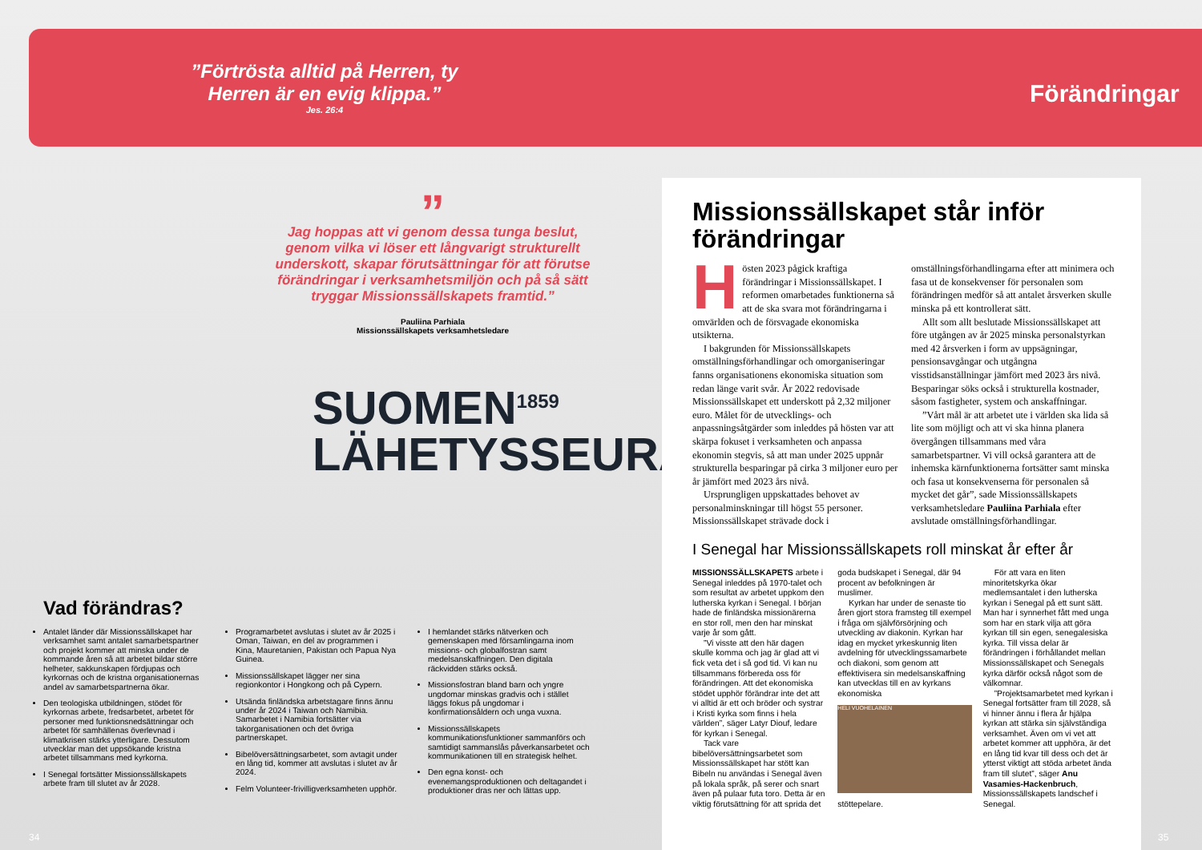”Förtrösta alltid på Herren, ty Herren är en evig klippa.”
Jes. 26:4
Förändringar
”
Jag hoppas att vi genom dessa tunga beslut, genom vilka vi löser ett långvarigt strukturellt underskott, skapar förutsättningar för att förutse förändringar i verksamhetsmiljön och på så sätt tryggar Missionssällskapets framtid.”
Pauliina Parhiala
Missionssällskapets verksamhetsledare
SUOMEN<sup>1859</sup>
LÄHETYSSEURA
Missionssällskapet står inför förändringar
Hösten 2023 pågick kraftiga förändringar i Missionssällskapet. I reformen omarbetades funktionerna så att de ska svara mot förändringarna i omvärlden och de försvagade ekonomiska utsikterna.
I bakgrunden för Missionssällskapets omställningsförhandlingar och omorganiseringar fanns organisationens ekonomiska situation som redan länge varit svår. År 2022 redovisade Missionssällskapet ett underskott på 2,32 miljoner euro. Målet för de utvecklings- och anpassningsåtgärder som inleddes på hösten var att skärpa fokuset i verksamheten och anpassa ekonomin stegvis, så att man under 2025 uppnår strukturella besparingar på cirka 3 miljoner euro per år jämfört med 2023 års nivå.
Ursprungligen uppskattades behovet av personalminskningar till högst 55 personer. Missionssällskapet strävade dock i omställningsförhandlingarna efter att minimera och fasa ut de konsekvenser för personalen som förändringen medför så att antalet årsverken skulle minska på ett kontrollerat sätt.
Allt som allt beslutade Missionssällskapet att före utgången av år 2025 minska personalstyrkan med 42 årsverken i form av uppsägningar, pensionsavgångar och utgångna visstidsanställningar jämfört med 2023 års nivå. Besparingar söks också i strukturella kostnader, såsom fastigheter, system och anskaffningar.
”Vårt mål är att arbetet ute i världen ska lida så lite som möjligt och att vi ska hinna planera övergången tillsammans med våra samarbetspartner. Vi vill också garantera att de inhemska kärnfunktionerna fortsätter samt minska och fasa ut konsekvenserna för personalen så mycket det går”, sade Missionssällskapets verksamhetsledare Pauliina Parhiala efter avslutade omställningsförhandlingar.
I Senegal har Missionssällskapets roll minskat år efter år
MISSIONSSÄLLSKAPETS arbete i Senegal inleddes på 1970-talet och som resultat av arbetet uppkom den lutherska kyrkan i Senegal. I början hade de finländska missionärerna en stor roll, men den har minskat varje år som gått.
”Vi visste att den här dagen skulle komma och jag är glad att vi fick veta det i så god tid. Vi kan nu tillsammans förbereda oss för förändringen. Att det ekonomiska stödet upphör förändrar inte det att vi alltid är ett och bröder och systrar i Kristi kyrka som finns i hela världen”, säger Latyr Diouf, ledare för kyrkan i Senegal.
Tack vare bibelöversättningsarbetet som Missionssällskapet har stött kan Bibeln nu användas i Senegal även på lokala språk, på serer och snart även på pulaar futa toro. Detta är en viktig förutsättning för att sprida det goda budskapet i Senegal, där 94 procent av befolkningen är muslimer.
Kyrkan har under de senaste tio åren gjort stora framsteg till exempel i fråga om självförsörjning och utveckling av diakonin. Kyrkan har idag en mycket yrkeskunnig liten avdelning för utvecklingssamarbete och diakoni, som genom att effektivisera sin medelsanskaffning kan utvecklas till en av kyrkans ekonomiska
HELI VUOHELAINEN
stöttepelare.
För att vara en liten minoritetskyrka ökar medlemsantalet i den lutherska kyrkan i Senegal på ett sunt sätt. Man har i synnerhet fått med unga som har en stark vilja att göra kyrkan till sin egen, senegalesiska kyrka. Till vissa delar är förändringen i förhållandet mellan Missionssällskapet och Senegals kyrka därför också något som de välkomnar.
”Projektsamarbetet med kyrkan i Senegal fortsätter fram till 2028, så vi hinner ännu i flera år hjälpa kyrkan att stärka sin självständiga verksamhet. Även om vi vet att arbetet kommer att upphöra, är det en lång tid kvar till dess och det är ytterst viktigt att stöda arbetet ända fram till slutet”, säger Anu Vasamies-Hackenbruch, Missionssällskapets landschef i Senegal.
Vad förändras?
Antalet länder där Missionssällskapet har verksamhet samt antalet samarbetspartner och projekt kommer att minska under de kommande åren så att arbetet bildar större helheter, sakkunskapen fördjupas och kyrkornas och de kristna organisationernas andel av samarbetspartnerna ökar.
Den teologiska utbildningen, stödet för kyrkornas arbete, fredsarbetet, arbetet för personer med funktionsnedsättningar och arbetet för samhällenas överlevnad i klimatkrisen stärks ytterligare. Dessutom utvecklar man det uppsökande kristna arbetet tillsammans med kyrkorna.
I Senegal fortsätter Missionssällskapets arbete fram till slutet av år 2028.
Programarbetet avslutas i slutet av år 2025 i Oman, Taiwan, en del av programmen i Kina, Mauretanien, Pakistan och Papua Nya Guinea.
Missionssällskapet lägger ner sina regionkontor i Hongkong och på Cypern.
Utsända finländska arbetstagare finns ännu under år 2024 i Taiwan och Namibia. Samarbetet i Namibia fortsätter via takorganisationen och det övriga partnerskapet.
Bibelöversättningsarbetet, som avtagit under en lång tid, kommer att avslutas i slutet av år 2024.
Felm Volunteer-frivilligverksamheten upphör.
I hemlandet stärks nätverken och gemenskapen med församlingarna inom missions- och globalfostran samt medelsanskaffningen. Den digitala räckvidden stärks också.
Missionsfostran bland barn och yngre ungdomar minskas gradvis och i stället läggs fokus på ungdomar i konfirmationsåldern och unga vuxna.
Missionssällskapets kommunikationsfunktioner sammanförs och samtidigt sammanslås påverkansarbetet och kommunikationen till en strategisk helhet.
Den egna konst- och evenemangsproduktionen och deltagandet i produktioner dras ner och lättas upp.
34 35